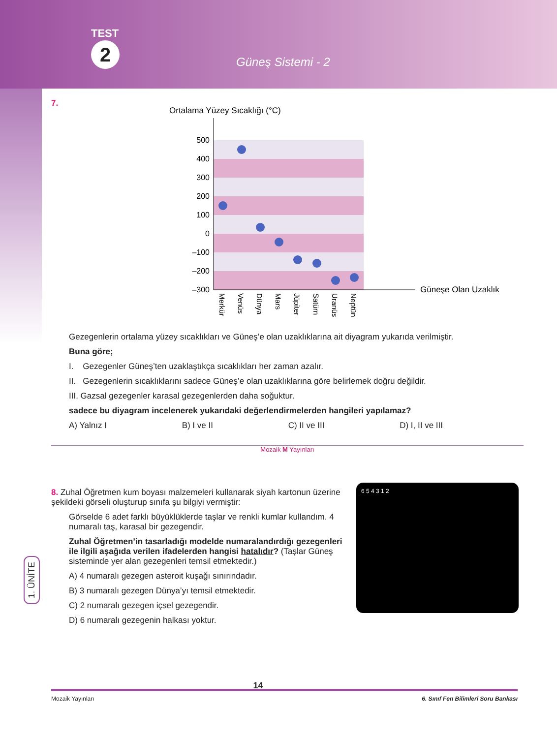TEST
2 Güneş Sistemi - 2
7.
Ortalama Yüzey Sıcaklığı (°C)
500
400
300
200
100
0
–100
–200
–300
Güneşe Olan Uzaklık
Merkür
Venüs
Dünya
Mars
Jüpiter
Satürn
Uranüs
Neptün
Gezegenlerin ortalama yüzey sıcaklıkları ve Güneş’e olan uzaklıklarına ait diyagram yukarıda verilmiştir.
Buna göre;
I. Gezegenler Güneş’ten uzaklaştıkça sıcaklıkları her zaman azalır.
II. Gezegenlerin sıcaklıklarını sadece Güneş’e olan uzaklıklarına göre belirlemek doğru değildir.
III. Gazsal gezegenler karasal gezegenlerden daha soğuktur.
sadece bu diyagram incelenerek yukarıdaki değerlendirmelerden hangileri yapılamaz?
A) Yalnız I B) I ve II C) II ve III D) I, II ve III
Mozaik M Yayınları
8. Zuhal Öğretmen kum boyası malzemeleri kullanarak siyah kartonun üzerine şekildeki görseli oluşturup sınıfa şu bilgiyi vermiştir:
Görselde 6 adet farklı büyüklüklerde taşlar ve renkli kumlar kullandım. 4 numaralı taş, karasal bir gezegendir.
Zuhal Öğretmen’in tasarladığı modelde numaralandırdığı gezegenleri ile ilgili aşağıda verilen ifadelerden hangisi hatalıdır? (Taşlar Güneş sisteminde yer alan gezegenleri temsil etmektedir.)
A) 4 numaralı gezegen asteroit kuşağı sınırındadır.
B) 3 numaralı gezegen Dünya’yı temsil etmektedir.
C) 2 numaralı gezegen içsel gezegendir.
D) 6 numaralı gezegenin halkası yoktur.
6 5 4 3 1 2
1. ÜNİTE
Mozaik Yayınları 14 6. Sınıf Fen Bilimleri Soru Bankası